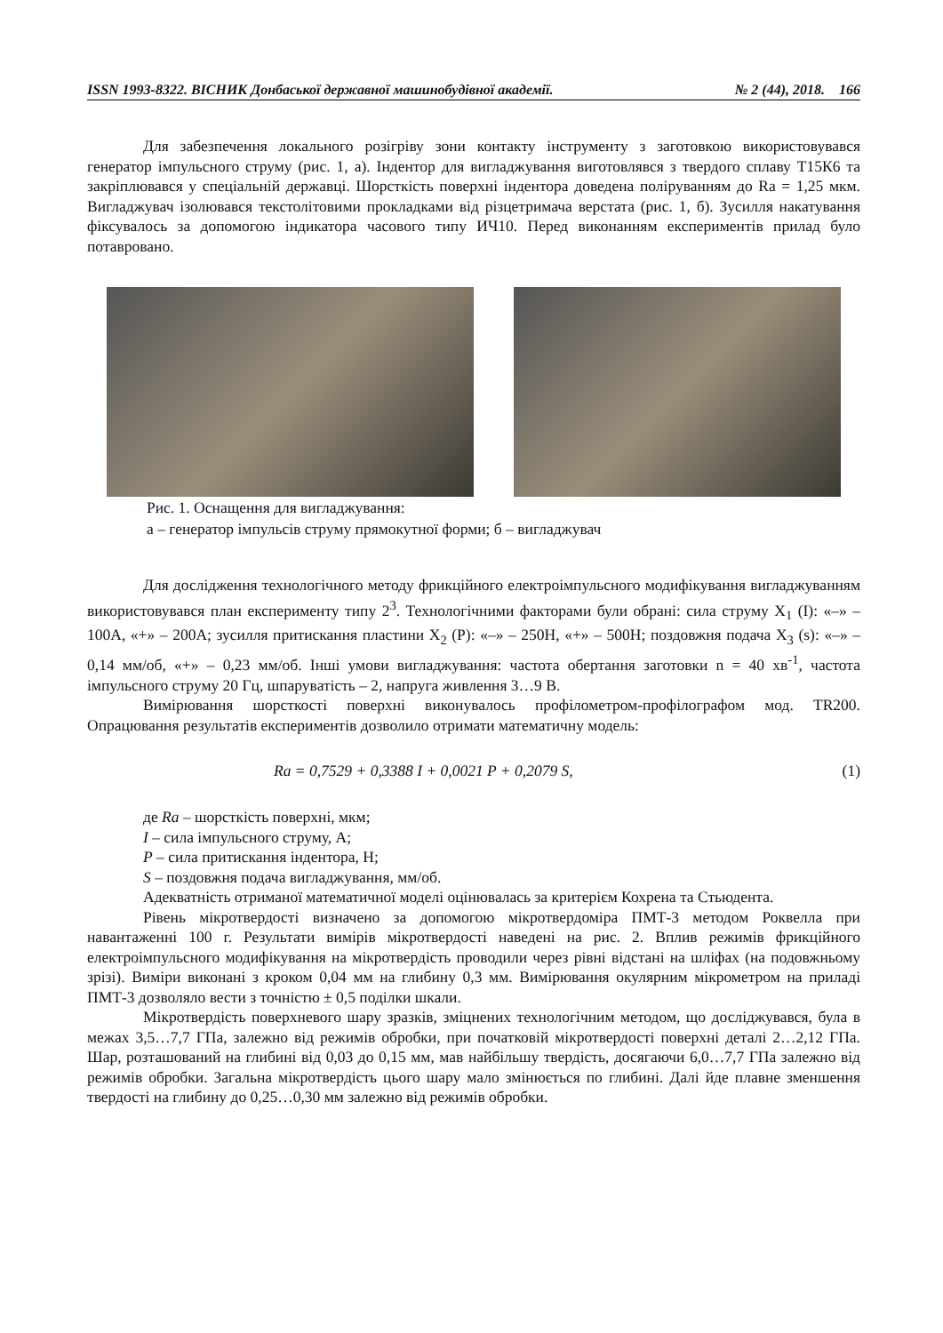ISSN 1993-8322. ВІСНИК Донбаської державної машинобудівної академії. № 2 (44), 2018. 166
Для забезпечення локального розігріву зони контакту інструменту з заготовкою використовувався генератор імпульсного струму (рис. 1, а). Індентор для вигладжування виготовлявся з твердого сплаву Т15К6 та закріплювався у спеціальній державці. Шорсткість поверхні індентора доведена поліруванням до Ra = 1,25 мкм. Вигладжувач ізолювався текстолітовими прокладками від різцетримача верстата (рис. 1, б). Зусилля накатування фіксувалось за допомогою індикатора часового типу ИЧ10. Перед виконанням експериментів прилад було потавровано.
Рис. 1. Оснащення для вигладжування:
а – генератор імпульсів струму прямокутної форми; б – вигладжувач
Для дослідження технологічного методу фрикційного електроімпульсного модифікування вигладжуванням використовувався план експерименту типу 2<sup>3</sup>. Технологічними факторами були обрані: сила струму X<sub>1</sub> (I): «–» – 100А, «+» – 200А; зусилля притискання пластини X<sub>2</sub> (P): «–» – 250Н, «+» – 500Н; поздовжня подача X<sub>3</sub> (s): «–» – 0,14 мм/об, «+» – 0,23 мм/об. Інші умови вигладжування: частота обертання заготовки n = 40 хв<sup>-1</sup>, частота імпульсного струму 20 Гц, шпаруватість – 2, напруга живлення 3…9 В.
Вимірювання шорсткості поверхні виконувалось профілометром-профілографом мод. TR200. Опрацювання результатів експериментів дозволило отримати математичну модель:
Ra = 0,7529 + 0,3388 I + 0,0021 P + 0,2079 S, (1)
де Ra – шорсткість поверхні, мкм;
I – сила імпульсного струму, А;
P – сила притискання індентора, Н;
S – поздовжня подача вигладжування, мм/об.
Адекватність отриманої математичної моделі оцінювалась за критерієм Кохрена та Стьюдента.
Рівень мікротвердості визначено за допомогою мікротвердоміра ПМТ-3 методом Роквелла при навантаженні 100 г. Результати вимірів мікротвердості наведені на рис. 2. Вплив режимів фрикційного електроімпульсного модифікування на мікротвердість проводили через рівні відстані на шліфах (на подовжньому зрізі). Виміри виконані з кроком 0,04 мм на глибину 0,3 мм. Вимірювання окулярним мікрометром на приладі ПМТ-3 дозволяло вести з точністю ± 0,5 поділки шкали.
Мікротвердість поверхневого шару зразків, зміцнених технологічним методом, що досліджувався, була в межах 3,5…7,7 ГПа, залежно від режимів обробки, при початковій мікротвердості поверхні деталі 2…2,12 ГПа. Шар, розташований на глибині від 0,03 до 0,15 мм, мав найбільшу твердість, досягаючи 6,0…7,7 ГПа залежно від режимів обробки. Загальна мікротвердість цього шару мало змінюється по глибині. Далі йде плавне зменшення твердості на глибину до 0,25…0,30 мм залежно від режимів обробки.